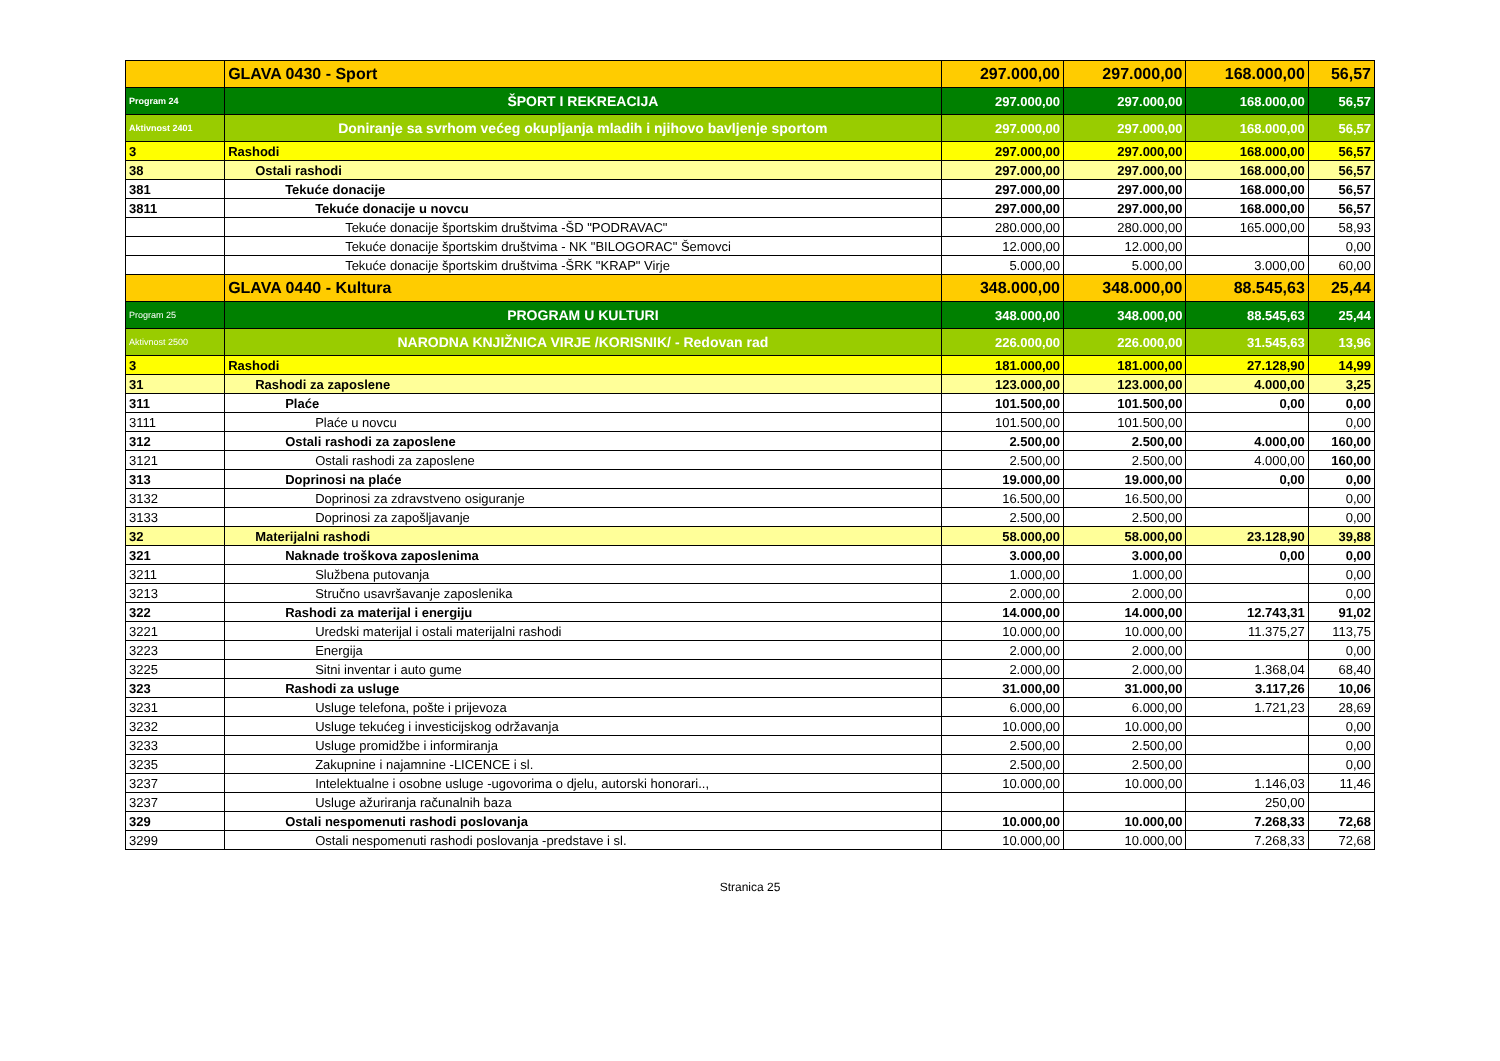| | GLAVA 0430 - Sport | 297.000,00 | 297.000,00 | 168.000,00 | 56,57 |
| Program 24 | ŠPORT I REKREACIJA | 297.000,00 | 297.000,00 | 168.000,00 | 56,57 |
| Aktivnost 2401 | Doniranje sa svrhom većeg okupljanja mladih i njihovo bavljenje sportom | 297.000,00 | 297.000,00 | 168.000,00 | 56,57 |
| 3 | Rashodi | 297.000,00 | 297.000,00 | 168.000,00 | 56,57 |
| 38 | Ostali rashodi | 297.000,00 | 297.000,00 | 168.000,00 | 56,57 |
| 381 | Tekuće donacije | 297.000,00 | 297.000,00 | 168.000,00 | 56,57 |
| 3811 | Tekuće donacije u novcu | 297.000,00 | 297.000,00 | 168.000,00 | 56,57 |
| | Tekuće donacije športskim društvima -ŠD "PODRAVAC" | 280.000,00 | 280.000,00 | 165.000,00 | 58,93 |
| | Tekuće donacije športskim društvima - NK "BILOGORAC" Šemovci | 12.000,00 | 12.000,00 | | 0,00 |
| | Tekuće donacije športskim društvima -ŠRK "KRAP" Virje | 5.000,00 | 5.000,00 | 3.000,00 | 60,00 |
| | GLAVA 0440 - Kultura | 348.000,00 | 348.000,00 | 88.545,63 | 25,44 |
| Program 25 | PROGRAM U KULTURI | 348.000,00 | 348.000,00 | 88.545,63 | 25,44 |
| Aktivnost 2500 | NARODNA KNJIŽNICA VIRJE /KORISNIK/ - Redovan rad | 226.000,00 | 226.000,00 | 31.545,63 | 13,96 |
| 3 | Rashodi | 181.000,00 | 181.000,00 | 27.128,90 | 14,99 |
| 31 | Rashodi za zaposlene | 123.000,00 | 123.000,00 | 4.000,00 | 3,25 |
| 311 | Plaće | 101.500,00 | 101.500,00 | 0,00 | 0,00 |
| 3111 | Plaće u novcu | 101.500,00 | 101.500,00 | | 0,00 |
| 312 | Ostali rashodi za zaposlene | 2.500,00 | 2.500,00 | 4.000,00 | 160,00 |
| 3121 | Ostali rashodi za zaposlene | 2.500,00 | 2.500,00 | 4.000,00 | 160,00 |
| 313 | Doprinosi na plaće | 19.000,00 | 19.000,00 | 0,00 | 0,00 |
| 3132 | Doprinosi za zdravstveno osiguranje | 16.500,00 | 16.500,00 | | 0,00 |
| 3133 | Doprinosi za zapošljavanje | 2.500,00 | 2.500,00 | | 0,00 |
| 32 | Materijalni rashodi | 58.000,00 | 58.000,00 | 23.128,90 | 39,88 |
| 321 | Naknade troškova zaposlenima | 3.000,00 | 3.000,00 | 0,00 | 0,00 |
| 3211 | Službena putovanja | 1.000,00 | 1.000,00 | | 0,00 |
| 3213 | Stručno usavršavanje zaposlenika | 2.000,00 | 2.000,00 | | 0,00 |
| 322 | Rashodi za materijal i energiju | 14.000,00 | 14.000,00 | 12.743,31 | 91,02 |
| 3221 | Uredski materijal i ostali materijalni rashodi | 10.000,00 | 10.000,00 | 11.375,27 | 113,75 |
| 3223 | Energija | 2.000,00 | 2.000,00 | | 0,00 |
| 3225 | Sitni inventar i auto gume | 2.000,00 | 2.000,00 | 1.368,04 | 68,40 |
| 323 | Rashodi za usluge | 31.000,00 | 31.000,00 | 3.117,26 | 10,06 |
| 3231 | Usluge telefona, pošte i prijevoza | 6.000,00 | 6.000,00 | 1.721,23 | 28,69 |
| 3232 | Usluge tekućeg i investicijskog održavanja | 10.000,00 | 10.000,00 | | 0,00 |
| 3233 | Usluge promidžbe i informiranja | 2.500,00 | 2.500,00 | | 0,00 |
| 3235 | Zakupnine i najamnine -LICENCE i sl. | 2.500,00 | 2.500,00 | | 0,00 |
| 3237 | Intelektualne i osobne usluge -ugovorima o djelu, autorski honorari.., | 10.000,00 | 10.000,00 | 1.146,03 | 11,46 |
| 3237 | Usluge ažuriranja računalnih baza | | | 250,00 | |
| 329 | Ostali nespomenuti rashodi poslovanja | 10.000,00 | 10.000,00 | 7.268,33 | 72,68 |
| 3299 | Ostali nespomenuti rashodi poslovanja -predstave i sl. | 10.000,00 | 10.000,00 | 7.268,33 | 72,68 |
Stranica 25